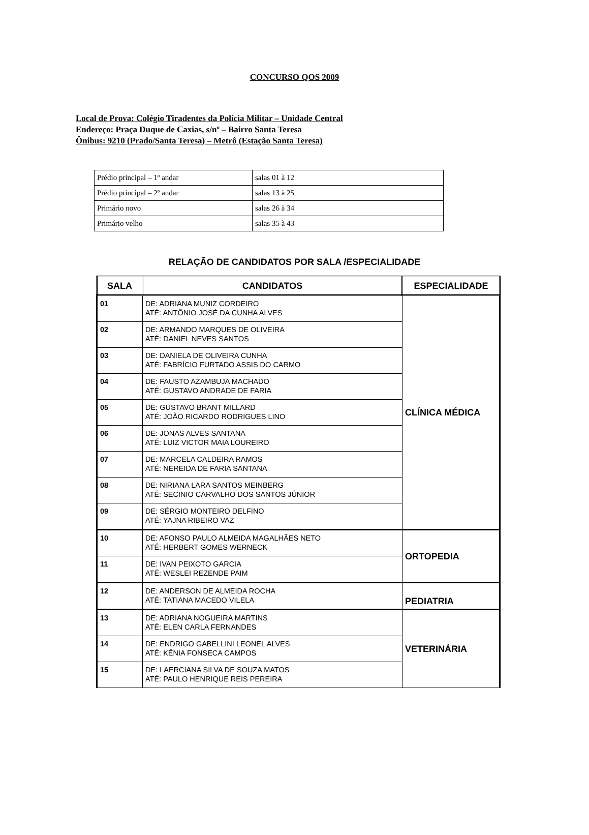CONCURSO QOS 2009
Local de Prova: Colégio Tiradentes da Polícia Militar – Unidade Central
Endereço: Praça Duque de Caxias, s/nº – Bairro Santa Teresa
Ônibus: 9210 (Prado/Santa Teresa) – Metrô (Estação Santa Teresa)
| Prédio principal – 1º andar | salas 01 à 12 |
| Prédio principal – 2º andar | salas 13 à 25 |
| Primário novo | salas 26 à 34 |
| Primário velho | salas 35 à 43 |
RELAÇÃO DE CANDIDATOS POR SALA /ESPECIALIDADE
| SALA | CANDIDATOS | ESPECIALIDADE |
| --- | --- | --- |
| 01 | DE: ADRIANA MUNIZ CORDEIRO ATÉ: ANTÔNIO JOSÉ DA CUNHA ALVES | CLÍNICA MÉDICA |
| 02 | DE: ARMANDO MARQUES DE OLIVEIRA ATÉ: DANIEL NEVES SANTOS | |
| 03 | DE: DANIELA DE OLIVEIRA CUNHA ATÉ: FABRÍCIO FURTADO ASSIS DO CARMO | |
| 04 | DE: FAUSTO AZAMBUJA MACHADO ATÉ: GUSTAVO ANDRADE DE FARIA | |
| 05 | DE: GUSTAVO BRANT MILLARD ATÉ: JOÃO RICARDO RODRIGUES LINO | |
| 06 | DE: JONAS ALVES SANTANA ATÉ: LUIZ VICTOR MAIA LOUREIRO | |
| 07 | DE: MARCELA CALDEIRA RAMOS ATÉ: NEREIDA DE FARIA SANTANA | |
| 08 | DE: NIRIANA LARA SANTOS MEINBERG ATÉ: SECINIO CARVALHO DOS SANTOS JÚNIOR | |
| 09 | DE: SÉRGIO MONTEIRO DELFINO ATÉ: YAJNA RIBEIRO VAZ | |
| 10 | DE: AFONSO PAULO ALMEIDA MAGALHÃES NETO ATÉ: HERBERT GOMES WERNECK | ORTOPEDIA |
| 11 | DE: IVAN PEIXOTO GARCIA ATÉ: WESLEI REZENDE PAIM | |
| 12 | DE: ANDERSON DE ALMEIDA ROCHA ATÉ: TATIANA MACEDO VILELA | PEDIATRIA |
| 13 | DE: ADRIANA NOGUEIRA MARTINS ATÉ: ELEN CARLA FERNANDES | VETERINÁRIA |
| 14 | DE: ENDRIGO GABELLINI LEONEL ALVES ATÉ: KÊNIA FONSECA CAMPOS | |
| 15 | DE: LAERCIANA SILVA DE SOUZA MATOS ATÉ: PAULO HENRIQUE REIS PEREIRA | |